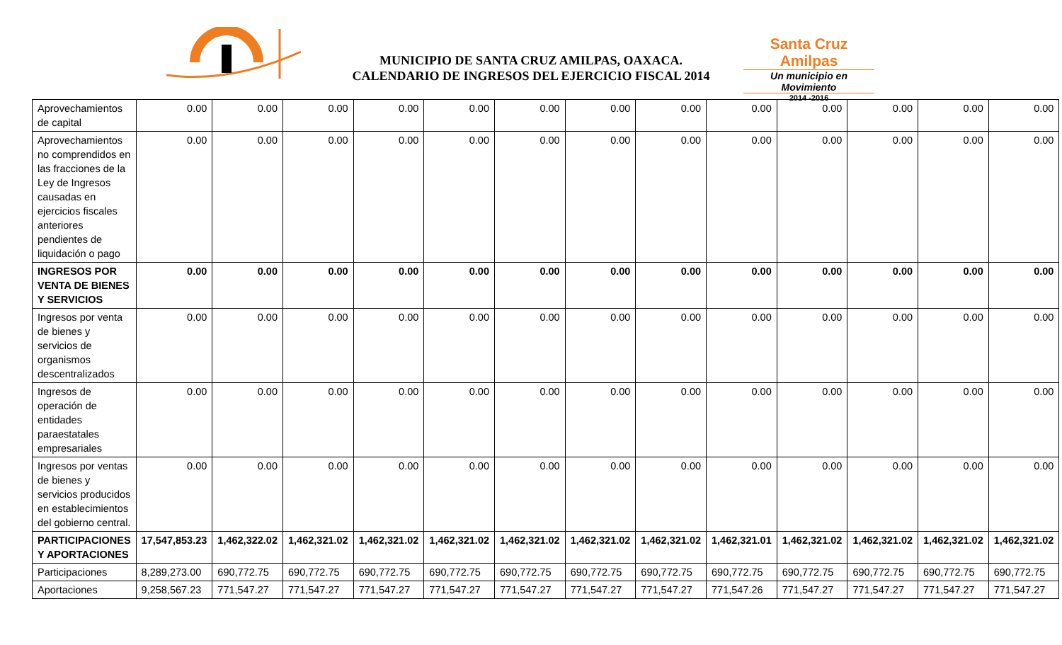MUNICIPIO DE SANTA CRUZ AMILPAS, OAXACA.
CALENDARIO DE INGRESOS DEL EJERCICIO FISCAL 2014
Santa Cruz Amilpas
Un municipio en Movimiento
2014 -2016
| Aprovechamientos de capital | 0.00 | 0.00 | 0.00 | 0.00 | 0.00 | 0.00 | 0.00 | 0.00 | 0.00 | 0.00 | 0.00 | 0.00 | 0.00 |
| Aprovechamientos no comprendidos en las fracciones de la Ley de Ingresos causadas en ejercicios fiscales anteriores pendientes de liquidación o pago | 0.00 | 0.00 | 0.00 | 0.00 | 0.00 | 0.00 | 0.00 | 0.00 | 0.00 | 0.00 | 0.00 | 0.00 | 0.00 |
| INGRESOS POR VENTA DE BIENES Y SERVICIOS | 0.00 | 0.00 | 0.00 | 0.00 | 0.00 | 0.00 | 0.00 | 0.00 | 0.00 | 0.00 | 0.00 | 0.00 | 0.00 |
| Ingresos por venta de bienes y servicios de organismos descentralizados | 0.00 | 0.00 | 0.00 | 0.00 | 0.00 | 0.00 | 0.00 | 0.00 | 0.00 | 0.00 | 0.00 | 0.00 | 0.00 |
| Ingresos de operación de entidades paraestatales empresariales | 0.00 | 0.00 | 0.00 | 0.00 | 0.00 | 0.00 | 0.00 | 0.00 | 0.00 | 0.00 | 0.00 | 0.00 | 0.00 |
| Ingresos por ventas de bienes y servicios producidos en establecimientos del gobierno central. | 0.00 | 0.00 | 0.00 | 0.00 | 0.00 | 0.00 | 0.00 | 0.00 | 0.00 | 0.00 | 0.00 | 0.00 | 0.00 |
| PARTICIPACIONES Y APORTACIONES | 17,547,853.23 | 1,462,322.02 | 1,462,321.02 | 1,462,321.02 | 1,462,321.02 | 1,462,321.02 | 1,462,321.02 | 1,462,321.02 | 1,462,321.01 | 1,462,321.02 | 1,462,321.02 | 1,462,321.02 | 1,462,321.02 |
| Participaciones | 8,289,273.00 | 690,772.75 | 690,772.75 | 690,772.75 | 690,772.75 | 690,772.75 | 690,772.75 | 690,772.75 | 690,772.75 | 690,772.75 | 690,772.75 | 690,772.75 | 690,772.75 |
| Aportaciones | 9,258,567.23 | 771,547.27 | 771,547.27 | 771,547.27 | 771,547.27 | 771,547.27 | 771,547.27 | 771,547.27 | 771,547.26 | 771,547.27 | 771,547.27 | 771,547.27 | 771,547.27 |